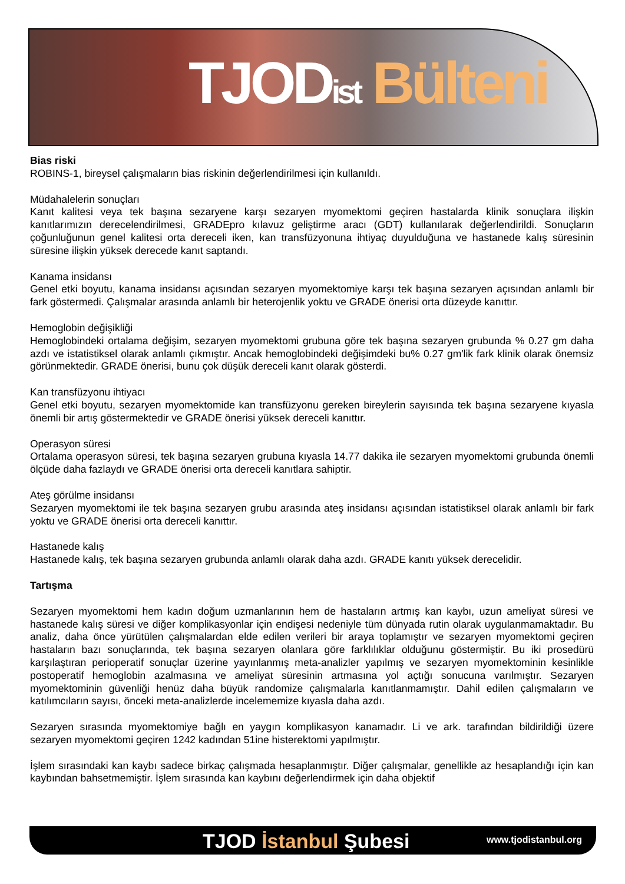TJOD ist Bülteni
Bias riski
ROBINS-1, bireysel çalışmaların bias riskinin değerlendirilmesi için kullanıldı.
Müdahalelerin sonuçları
Kanıt kalitesi veya tek başına sezaryene karşı sezaryen myomektomi geçiren hastalarda klinik sonuçlara ilişkin kanıtlarımızın derecelendirilmesi, GRADEpro kılavuz geliştirme aracı (GDT) kullanılarak değerlendirildi. Sonuçların çoğunluğunun genel kalitesi orta dereceli iken, kan transfüzyonuna ihtiyaç duyulduğuna ve hastanede kalış süresinin süresine ilişkin yüksek derecede kanıt saptandı.
Kanama insidansı
Genel etki boyutu, kanama insidansı açısından sezaryen myomektomiye karşı tek başına sezaryen açısından anlamlı bir fark göstermedi. Çalışmalar arasında anlamlı bir heterojenlik yoktu ve GRADE önerisi orta düzeyde kanıttır.
Hemoglobin değişikliği
Hemoglobindeki ortalama değişim, sezaryen myomektomi grubuna göre tek başına sezaryen grubunda % 0.27 gm daha azdı ve istatistiksel olarak anlamlı çıkmıştır. Ancak hemoglobindeki değişimdeki bu% 0.27 gm'lik fark klinik olarak önemsiz görünmektedir. GRADE önerisi, bunu çok düşük dereceli kanıt olarak gösterdi.
Kan transfüzyonu ihtiyacı
Genel etki boyutu, sezaryen myomektomide kan transfüzyonu gereken bireylerin sayısında tek başına sezaryene kıyasla önemli bir artış göstermektedir ve GRADE önerisi yüksek dereceli kanıttır.
Operasyon süresi
Ortalama operasyon süresi, tek başına sezaryen grubuna kıyasla 14.77 dakika ile sezaryen myomektomi grubunda önemli ölçüde daha fazlaydı ve GRADE önerisi orta dereceli kanıtlara sahiptir.
Ateş görülme insidansı
Sezaryen myomektomi ile tek başına sezaryen grubu arasında ateş insidansı açısından istatistiksel olarak anlamlı bir fark yoktu ve GRADE önerisi orta dereceli kanıttır.
Hastanede kalış
Hastanede kalış, tek başına sezaryen grubunda anlamlı olarak daha azdı. GRADE kanıtı yüksek derecelidir.
Tartışma
Sezaryen myomektomi hem kadın doğum uzmanlarının hem de hastaların artmış kan kaybı, uzun ameliyat süresi ve hastanede kalış süresi ve diğer komplikasyonlar için endişesi nedeniyle tüm dünyada rutin olarak uygulanmamaktadır. Bu analiz, daha önce yürütülen çalışmalardan elde edilen verileri bir araya toplamıştır ve sezaryen myomektomi geçiren hastaların bazı sonuçlarında, tek başına sezaryen olanlara göre farklılıklar olduğunu göstermiştir. Bu iki prosedürü karşılaştıran perioperatif sonuçlar üzerine yayınlanmış meta-analizler yapılmış ve sezaryen myomektominin kesinlikle postoperatif hemoglobin azalmasına ve ameliyat süresinin artmasına yol açtığı sonucuna varılmıştır. Sezaryen myomektominin güvenliği henüz daha büyük randomize çalışmalarla kanıtlanmamıştır. Dahil edilen çalışmaların ve katılımcıların sayısı, önceki meta-analizlerde incelememize kıyasla daha azdı.
Sezaryen sırasında myomektomiye bağlı en yaygın komplikasyon kanamadır. Li ve ark. tarafından bildirildiği üzere sezaryen myomektomi geçiren 1242 kadından 51ine histerektomi yapılmıştır.
İşlem sırasındaki kan kaybı sadece birkaç çalışmada hesaplanmıştır. Diğer çalışmalar, genellikle az hesaplandığı için kan kaybından bahsetmemiştir. İşlem sırasında kan kaybını değerlendirmek için daha objektif
TJOD İstanbul Şubesi www.tjodistanbul.org